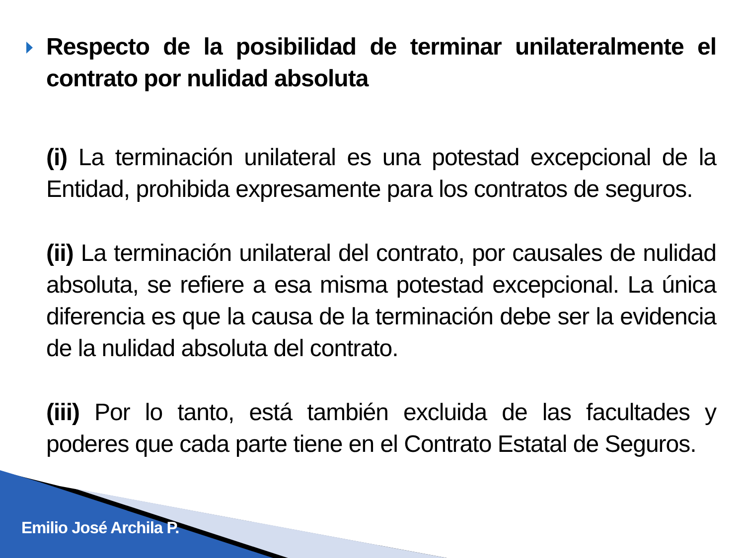Respecto de la posibilidad de terminar unilateralmente el contrato por nulidad absoluta
(i) La terminación unilateral es una potestad excepcional de la Entidad, prohibida expresamente para los contratos de seguros.
(ii) La terminación unilateral del contrato, por causales de nulidad absoluta, se refiere a esa misma potestad excepcional. La única diferencia es que la causa de la terminación debe ser la evidencia de la nulidad absoluta del contrato.
(iii) Por lo tanto, está también excluida de las facultades y poderes que cada parte tiene en el Contrato Estatal de Seguros.
Emilio José Archila P.